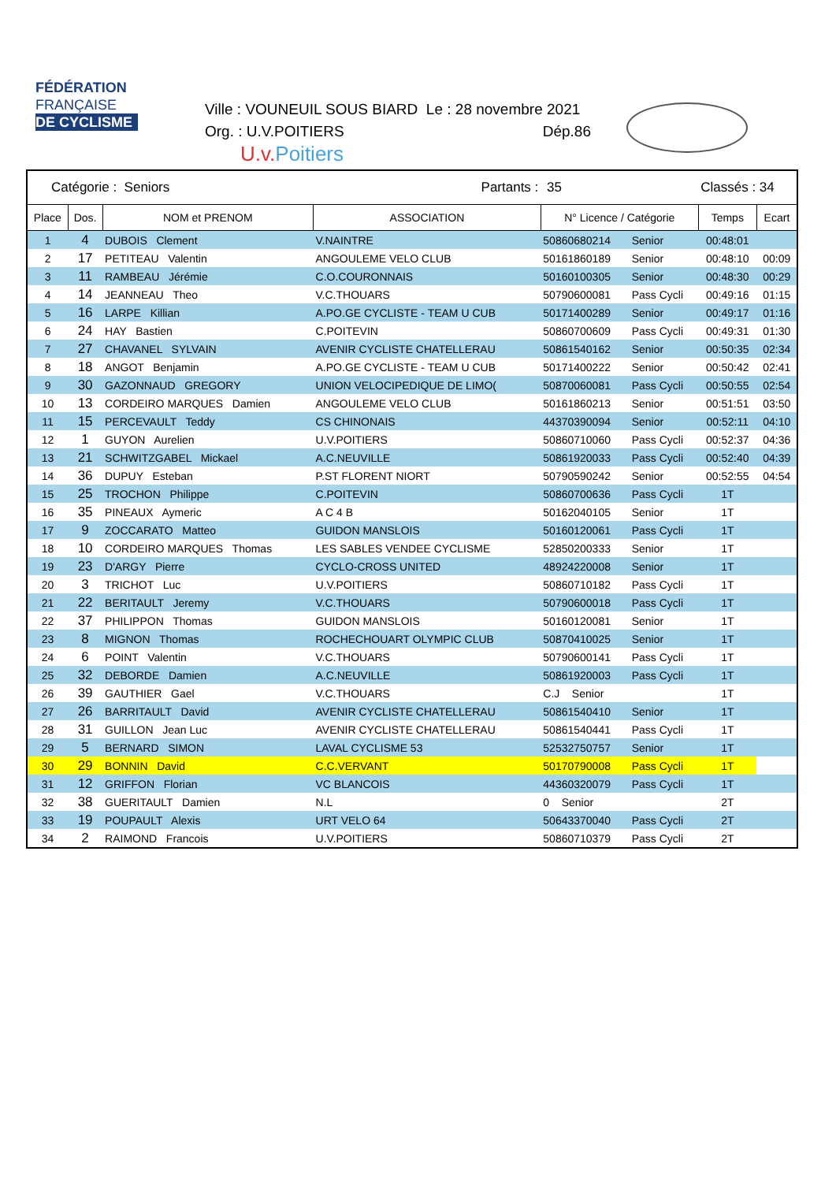FÉDÉRATION
FRANÇAISE
DE CYCLISME
Ville : VOUNEUIL SOUS BIARD Le : 28 novembre 2021
Org. : U.V.POITIERS Dép.86
U.v.Poitiers
| Catégorie : Seniors | | | Partants : | 35 | | Classés : 34 | |
| Place | Dos. | NOM et PRENOM | ASSOCIATION | N° Licence / Catégorie | | Temps | Ecart |
| 1 | 4 | DUBOIS Clement | V.NAINTRE | 50860680214 | Senior | 00:48:01 | |
| 2 | 17 | PETITEAU Valentin | ANGOULEME VELO CLUB | 50161860189 | Senior | 00:48:10 | 00:09 |
| 3 | 11 | RAMBEAU Jérémie | C.O.COURONNAIS | 50160100305 | Senior | 00:48:30 | 00:29 |
| 4 | 14 | JEANNEAU Theo | V.C.THOUARS | 50790600081 | Pass Cycli | 00:49:16 | 01:15 |
| 5 | 16 | LARPE Killian | A.PO.GE CYCLISTE - TEAM U CUB | 50171400289 | Senior | 00:49:17 | 01:16 |
| 6 | 24 | HAY Bastien | C.POITEVIN | 50860700609 | Pass Cycli | 00:49:31 | 01:30 |
| 7 | 27 | CHAVANEL SYLVAIN | AVENIR CYCLISTE CHATELLERAU | 50861540162 | Senior | 00:50:35 | 02:34 |
| 8 | 18 | ANGOT Benjamin | A.PO.GE CYCLISTE - TEAM U CUB | 50171400222 | Senior | 00:50:42 | 02:41 |
| 9 | 30 | GAZONNAUD GREGORY | UNION VELOCIPEDIQUE DE LIMO( | 50870060081 | Pass Cycli | 00:50:55 | 02:54 |
| 10 | 13 | CORDEIRO MARQUES Damien | ANGOULEME VELO CLUB | 50161860213 | Senior | 00:51:51 | 03:50 |
| 11 | 15 | PERCEVAULT Teddy | CS CHINONAIS | 44370390094 | Senior | 00:52:11 | 04:10 |
| 12 | 1 | GUYON Aurelien | U.V.POITIERS | 50860710060 | Pass Cycli | 00:52:37 | 04:36 |
| 13 | 21 | SCHWITZGABEL Mickael | A.C.NEUVILLE | 50861920033 | Pass Cycli | 00:52:40 | 04:39 |
| 14 | 36 | DUPUY Esteban | P.ST FLORENT NIORT | 50790590242 | Senior | 00:52:55 | 04:54 |
| 15 | 25 | TROCHON Philippe | C.POITEVIN | 50860700636 | Pass Cycli | 1T | |
| 16 | 35 | PINEAUX Aymeric | A C 4 B | 50162040105 | Senior | 1T | |
| 17 | 9 | ZOCCARATO Matteo | GUIDON MANSLOIS | 50160120061 | Pass Cycli | 1T | |
| 18 | 10 | CORDEIRO MARQUES Thomas | LES SABLES VENDEE CYCLISME | 52850200333 | Senior | 1T | |
| 19 | 23 | D'ARGY Pierre | CYCLO-CROSS UNITED | 48924220008 | Senior | 1T | |
| 20 | 3 | TRICHOT Luc | U.V.POITIERS | 50860710182 | Pass Cycli | 1T | |
| 21 | 22 | BERITAULT Jeremy | V.C.THOUARS | 50790600018 | Pass Cycli | 1T | |
| 22 | 37 | PHILIPPON Thomas | GUIDON MANSLOIS | 50160120081 | Senior | 1T | |
| 23 | 8 | MIGNON Thomas | ROCHECHOUART OLYMPIC CLUB | 50870410025 | Senior | 1T | |
| 24 | 6 | POINT Valentin | V.C.THOUARS | 50790600141 | Pass Cycli | 1T | |
| 25 | 32 | DEBORDE Damien | A.C.NEUVILLE | 50861920003 | Pass Cycli | 1T | |
| 26 | 39 | GAUTHIER Gael | V.C.THOUARS | C.J Senior | | 1T | |
| 27 | 26 | BARRITAULT David | AVENIR CYCLISTE CHATELLERAU | 50861540410 | Senior | 1T | |
| 28 | 31 | GUILLON Jean Luc | AVENIR CYCLISTE CHATELLERAU | 50861540441 | Pass Cycli | 1T | |
| 29 | 5 | BERNARD SIMON | LAVAL CYCLISME 53 | 52532750757 | Senior | 1T | |
| 30 | 29 | BONNIN David | C.C.VERVANT | 50170790008 | Pass Cycli | 1T | |
| 31 | 12 | GRIFFON Florian | VC BLANCOIS | 44360320079 | Pass Cycli | 1T | |
| 32 | 38 | GUERITAULT Damien | N.L | 0 Senior | | 2T | |
| 33 | 19 | POUPAULT Alexis | URT VELO 64 | 50643370040 | Pass Cycli | 2T | |
| 34 | 2 | RAIMOND Francois | U.V.POITIERS | 50860710379 | Pass Cycli | 2T | |